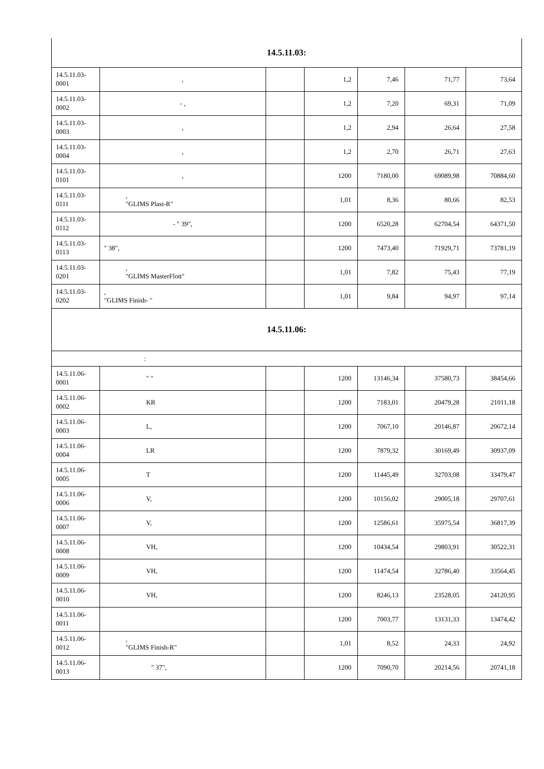| 14.5.11.03: | | | | | | |
| 14.5.11.03-0001 | , | | 1,2 | 7,46 | 71,77 | 73,64 |
| 14.5.11.03-0002 | - , | | 1,2 | 7,20 | 69,31 | 71,09 |
| 14.5.11.03-0003 | , | | 1,2 | 2,94 | 26,64 | 27,58 |
| 14.5.11.03-0004 | , | | 1,2 | 2,70 | 26,71 | 27,63 |
| 14.5.11.03-0101 | , | | 1200 | 7180,00 | 69089,98 | 70884,60 |
| 14.5.11.03-0111 | , "GLIMS Plast-R" | | 1,01 | 8,36 | 80,66 | 82,53 |
| 14.5.11.03-0112 | - " 39", | | 1200 | 6520,28 | 62704,54 | 64371,50 |
| 14.5.11.03-0113 | " 38", | | 1200 | 7473,40 | 71929,71 | 73781,19 |
| 14.5.11.03-0201 | , "GLIMS MasterFlott" | | 1,01 | 7,82 | 75,43 | 77,19 |
| 14.5.11.03-0202 | , "GLIMS Finish- " | | 1,01 | 9,84 | 94,97 | 97,14 |
| 14.5.11.06: | | | | | | |
| : | | | | | | |
| 14.5.11.06-0001 | " " | | 1200 | 13146,34 | 37580,73 | 38454,66 |
| 14.5.11.06-0002 | KR | | 1200 | 7183,01 | 20479,28 | 21011,18 |
| 14.5.11.06-0003 | L, | | 1200 | 7067,10 | 20146,87 | 20672,14 |
| 14.5.11.06-0004 | LR | | 1200 | 7879,32 | 30169,49 | 30937,09 |
| 14.5.11.06-0005 | T | | 1200 | 11445,49 | 32703,08 | 33479,47 |
| 14.5.11.06-0006 | V, | | 1200 | 10156,02 | 29005,18 | 29707,61 |
| 14.5.11.06-0007 | V, | | 1200 | 12586,61 | 35975,54 | 36817,39 |
| 14.5.11.06-0008 | VH, | | 1200 | 10434,54 | 29803,91 | 30522,31 |
| 14.5.11.06-0009 | VH, | | 1200 | 11474,54 | 32786,40 | 33564,45 |
| 14.5.11.06-0010 | VH, | | 1200 | 8246,13 | 23528,05 | 24120,95 |
| 14.5.11.06-0011 | | | 1200 | 7003,77 | 13131,33 | 13474,42 |
| 14.5.11.06-0012 | , "GLIMS Finish-R" | | 1,01 | 8,52 | 24,33 | 24,92 |
| 14.5.11.06-0013 | " 37", | | 1200 | 7090,70 | 20214,56 | 20741,18 |